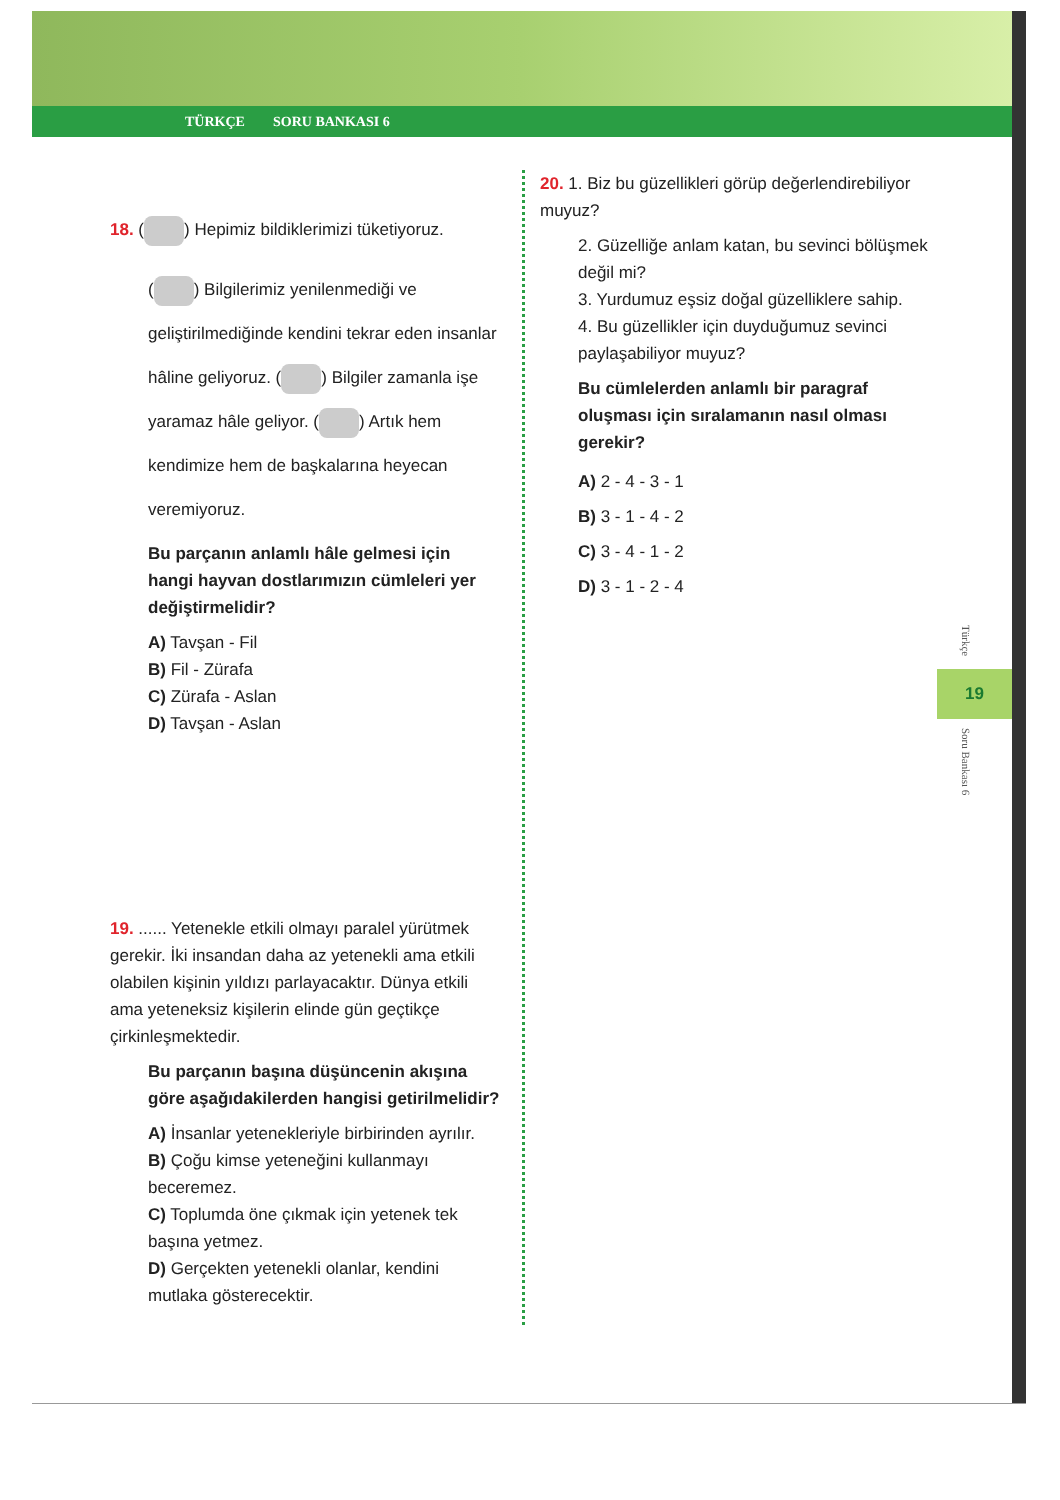TÜRKÇE SORU BANKASI 6
18. ( ) Hepimiz bildiklerimizi tüketiyoruz.
( ) Bilgilerimiz yenilenmediği ve geliştirilmediğinde kendini tekrar eden insanlar hâline geliyoruz. ( ) Bilgiler zamanla işe yaramaz hâle geliyor. ( ) Artık hem kendimize hem de başkalarına heyecan veremiyoruz.
Bu parçanın anlamlı hâle gelmesi için hangi hayvan dostlarımızın cümleleri yer değiştirmelidir?
A) Tavşan - Fil
B) Fil - Zürafa
C) Zürafa - Aslan
D) Tavşan - Aslan
19. ...... Yetenekle etkili olmayı paralel yürütmek gerekir. İki insandan daha az yetenekli ama etkili olabilen kişinin yıldızı parlayacaktır. Dünya etkili ama yeteneksiz kişilerin elinde gün geçtikçe çirkinleşmektedir.
Bu parçanın başına düşüncenin akışına göre aşağıdakilerden hangisi getirilmelidir?
A) İnsanlar yetenekleriyle birbirinden ayrılır.
B) Çoğu kimse yeteneğini kullanmayı beceremez.
C) Toplumda öne çıkmak için yetenek tek başına yetmez.
D) Gerçekten yetenekli olanlar, kendini mutlaka gösterecektir.
20. 1. Biz bu güzellikleri görüp değerlendirebiliyor muyuz?
2. Güzelliğe anlam katan, bu sevinci bölüşmek değil mi?
3. Yurdumuz eşsiz doğal güzelliklere sahip.
4. Bu güzellikler için duyduğumuz sevinci paylaşabiliyor muyuz?
Bu cümlelerden anlamlı bir paragraf oluşması için sıralamanın nasıl olması gerekir?
A) 2 - 4 - 3 - 1
B) 3 - 1 - 4 - 2
C) 3 - 4 - 1 - 2
D) 3 - 1 - 2 - 4
Türkçe
19
Soru Bankası 6